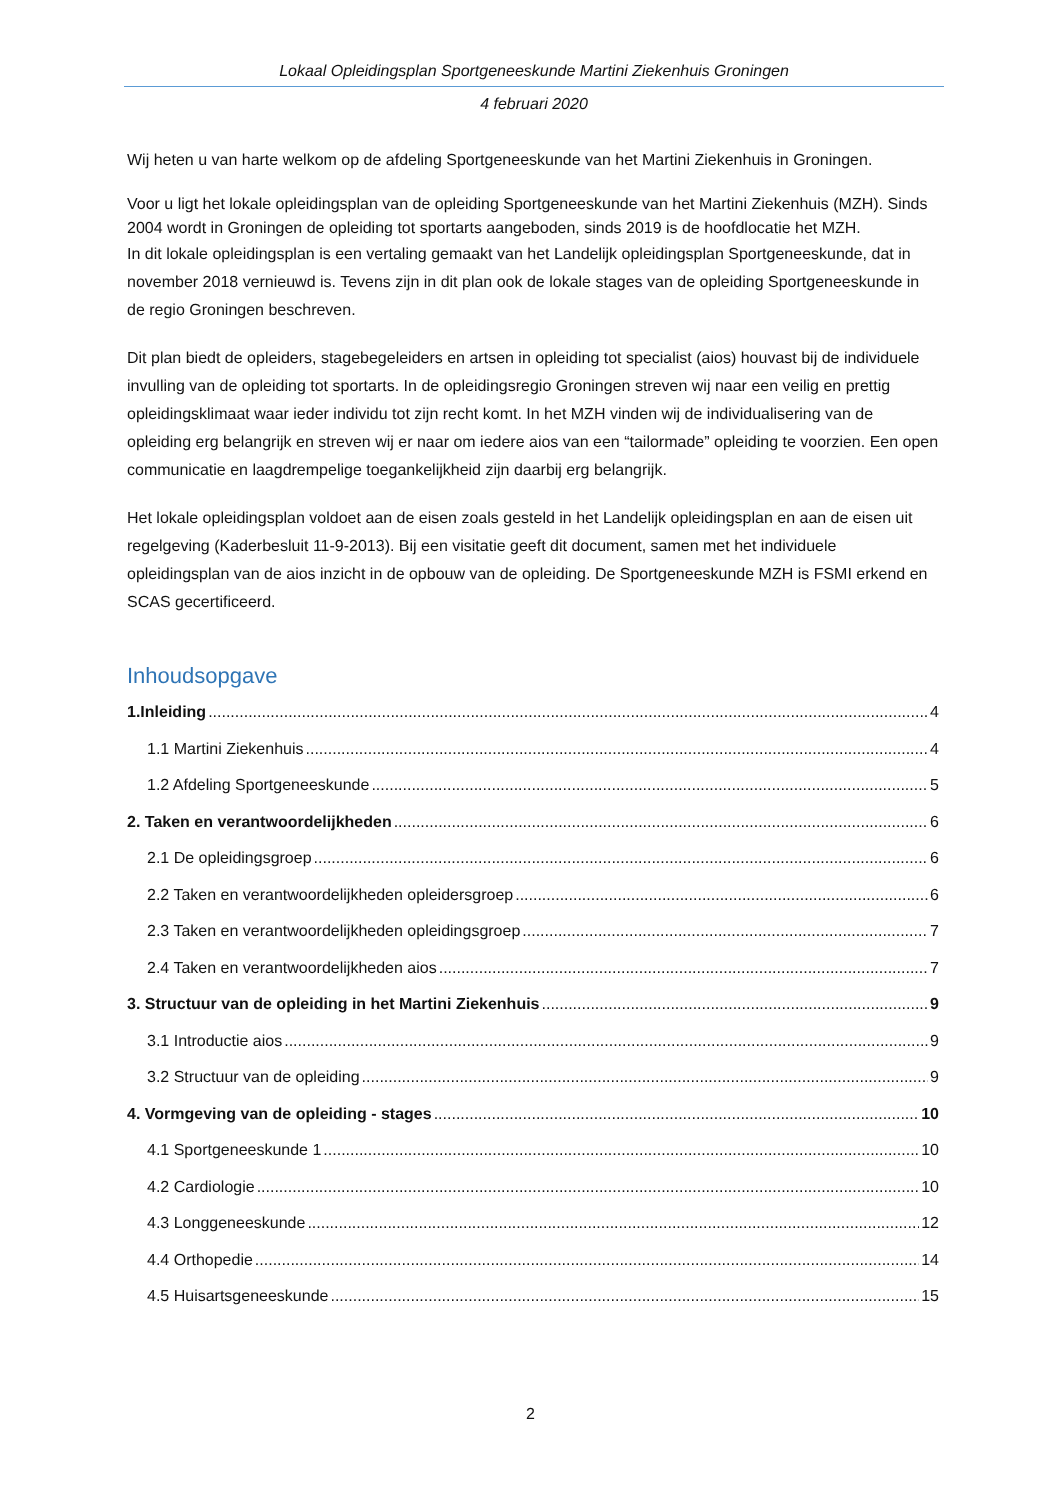Lokaal Opleidingsplan Sportgeneeskunde Martini Ziekenhuis Groningen
4 februari 2020
Wij heten u van harte welkom op de afdeling Sportgeneeskunde van het Martini Ziekenhuis in Groningen.
Voor u ligt het lokale opleidingsplan van de opleiding Sportgeneeskunde van het Martini Ziekenhuis (MZH). Sinds 2004 wordt in Groningen de opleiding tot sportarts aangeboden, sinds 2019 is de hoofdlocatie het MZH.
In dit lokale opleidingsplan is een vertaling gemaakt van het Landelijk opleidingsplan Sportgeneeskunde, dat in november 2018 vernieuwd is. Tevens zijn in dit plan ook de lokale stages van de opleiding Sportgeneeskunde in de regio Groningen beschreven.
Dit plan biedt de opleiders, stagebegeleiders en artsen in opleiding tot specialist (aios) houvast bij de individuele invulling van de opleiding tot sportarts. In de opleidingsregio Groningen streven wij naar een veilig en prettig opleidingsklimaat waar ieder individu tot zijn recht komt. In het MZH vinden wij de individualisering van de opleiding erg belangrijk en streven wij er naar om iedere aios van een “tailormade” opleiding te voorzien. Een open communicatie en laagdrempelige toegankelijkheid zijn daarbij erg belangrijk.
Het lokale opleidingsplan voldoet aan de eisen zoals gesteld in het Landelijk opleidingsplan en aan de eisen uit regelgeving (Kaderbesluit 11-9-2013). Bij een visitatie geeft dit document, samen met het individuele opleidingsplan van de aios inzicht in de opbouw van de opleiding. De Sportgeneeskunde MZH is FSMI erkend en SCAS gecertificeerd.
Inhoudsopgave
1.Inleiding 4
1.1 Martini Ziekenhuis 4
1.2 Afdeling Sportgeneeskunde 5
2. Taken en verantwoordelijkheden 6
2.1 De opleidingsgroep 6
2.2 Taken en verantwoordelijkheden opleidersgroep 6
2.3 Taken en verantwoordelijkheden opleidingsgroep 7
2.4 Taken en verantwoordelijkheden aios 7
3. Structuur van de opleiding in het Martini Ziekenhuis 9
3.1 Introductie aios 9
3.2 Structuur van de opleiding 9
4. Vormgeving van de opleiding - stages 10
4.1 Sportgeneeskunde 1 10
4.2 Cardiologie 10
4.3 Longgeneeskunde 12
4.4 Orthopedie 14
4.5 Huisartsgeneeskunde 15
2